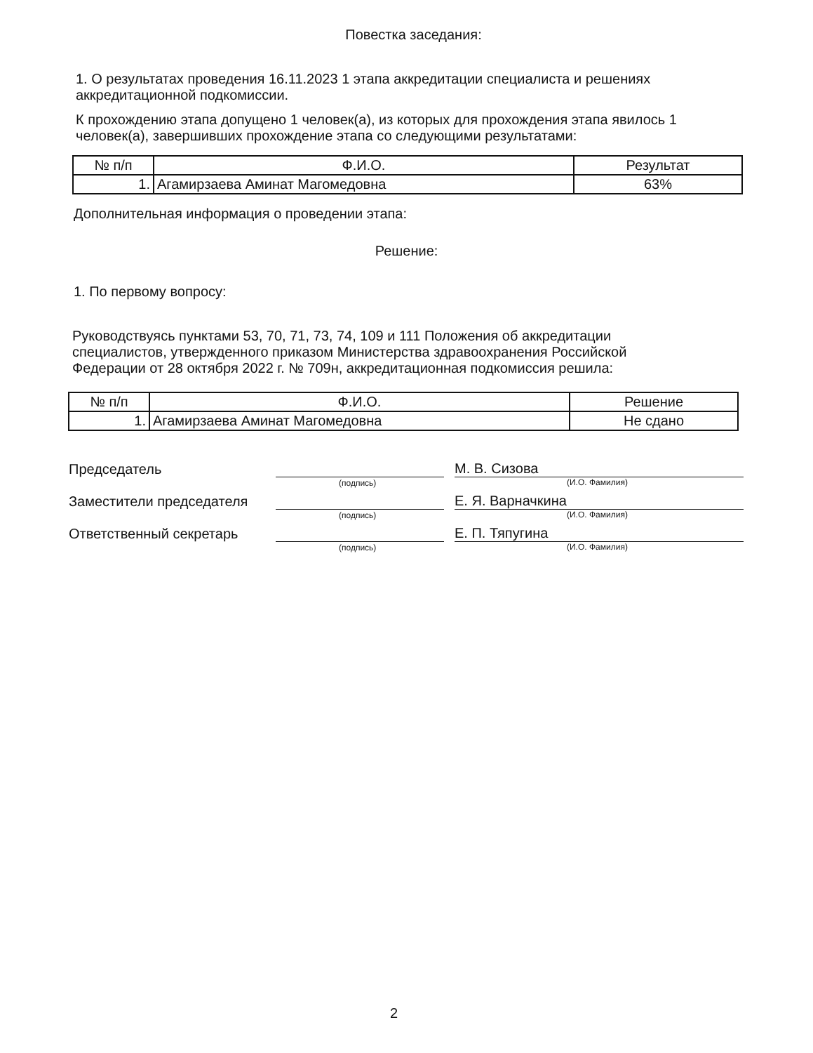Повестка заседания:
1. О результатах проведения 16.11.2023 1 этапа аккредитации специалиста и решениях аккредитационной подкомиссии.
К прохождению этапа допущено 1 человек(а), из которых для прохождения этапа явилось 1 человек(а), завершивших прохождение этапа со следующими результатами:
| № п/п | Ф.И.О. | Результат |
| --- | --- | --- |
| 1. | Агамирзаева Аминат Магомедовна | 63% |
Дополнительная информация о проведении этапа:
Решение:
1. По первому вопросу:
Руководствуясь пунктами 53, 70, 71, 73, 74, 109 и 111 Положения об аккредитации специалистов, утвержденного приказом Министерства здравоохранения Российской Федерации от 28 октября 2022 г. № 709н, аккредитационная подкомиссия решила:
| № п/п | Ф.И.О. | Решение |
| --- | --- | --- |
| 1. | Агамирзаева Аминат Магомедовна | Не сдано |
Председатель
(подпись)
М. В. Сизова
(И.О. Фамилия)
Заместители председателя
(подпись)
Е. Я. Варначкина
(И.О. Фамилия)
Ответственный секретарь
(подпись)
Е. П. Тяпугина
(И.О. Фамилия)
2